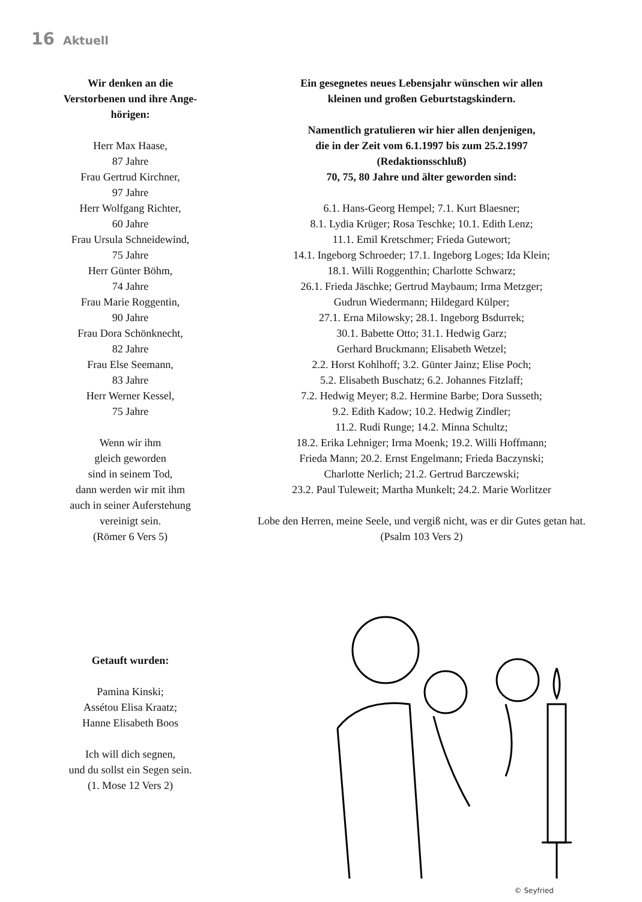16 Aktuell
Wir denken an die
Verstorbenen und ihre Ange-
hörigen:
Herr Max Haase,
87 Jahre
Frau Gertrud Kirchner,
97 Jahre
Herr Wolfgang Richter,
60 Jahre
Frau Ursula Schneidewind,
75 Jahre
Herr Günter Böhm,
74 Jahre
Frau Marie Roggentin,
90 Jahre
Frau Dora Schönknecht,
82 Jahre
Frau Else Seemann,
83 Jahre
Herr Werner Kessel,
75 Jahre
Wenn wir ihm
gleich geworden
sind in seinem Tod,
dann werden wir mit ihm
auch in seiner Auferstehung
vereinigt sein.
(Römer 6 Vers 5)
Getauft wurden:
Pamina Kinski;
Assétou Elisa Kraatz;
Hanne Elisabeth Boos
Ich will dich segnen,
und du sollst ein Segen sein.
(1. Mose 12 Vers 2)
Ein gesegnetes neues Lebensjahr wünschen wir allen
kleinen und großen Geburtstagskindern.
Namentlich gratulieren wir hier allen denjenigen,
die in der Zeit vom 6.1.1997 bis zum 25.2.1997
(Redaktionsschluß)
70, 75, 80 Jahre und älter geworden sind:
6.1. Hans-Georg Hempel; 7.1. Kurt Blaesner;
8.1. Lydia Krüger; Rosa Teschke; 10.1. Edith Lenz;
11.1. Emil Kretschmer; Frieda Gutewort;
14.1. Ingeborg Schroeder; 17.1. Ingeborg Loges; Ida Klein;
18.1. Willi Roggenthin; Charlotte Schwarz;
26.1. Frieda Jäschke; Gertrud Maybaum; Irma Metzger;
Gudrun Wiedermann; Hildegard Külper;
27.1. Erna Milowsky; 28.1. Ingeborg Bsdurrek;
30.1. Babette Otto; 31.1. Hedwig Garz;
Gerhard Bruckmann; Elisabeth Wetzel;
2.2. Horst Kohlhoff; 3.2. Günter Jainz; Elise Poch;
5.2. Elisabeth Buschatz; 6.2. Johannes Fitzlaff;
7.2. Hedwig Meyer; 8.2. Hermine Barbe; Dora Susseth;
9.2. Edith Kadow; 10.2. Hedwig Zindler;
11.2. Rudi Runge; 14.2. Minna Schultz;
18.2. Erika Lehniger; Irma Moenk; 19.2. Willi Hoffmann;
Frieda Mann; 20.2. Ernst Engelmann; Frieda Baczynski;
Charlotte Nerlich; 21.2. Gertrud Barczewski;
23.2. Paul Tuleweit; Martha Munkelt; 24.2. Marie Worlitzer
Lobe den Herren, meine Seele, und vergiß nicht, was er dir Gutes getan hat.
(Psalm 103 Vers 2)
© Seyfried